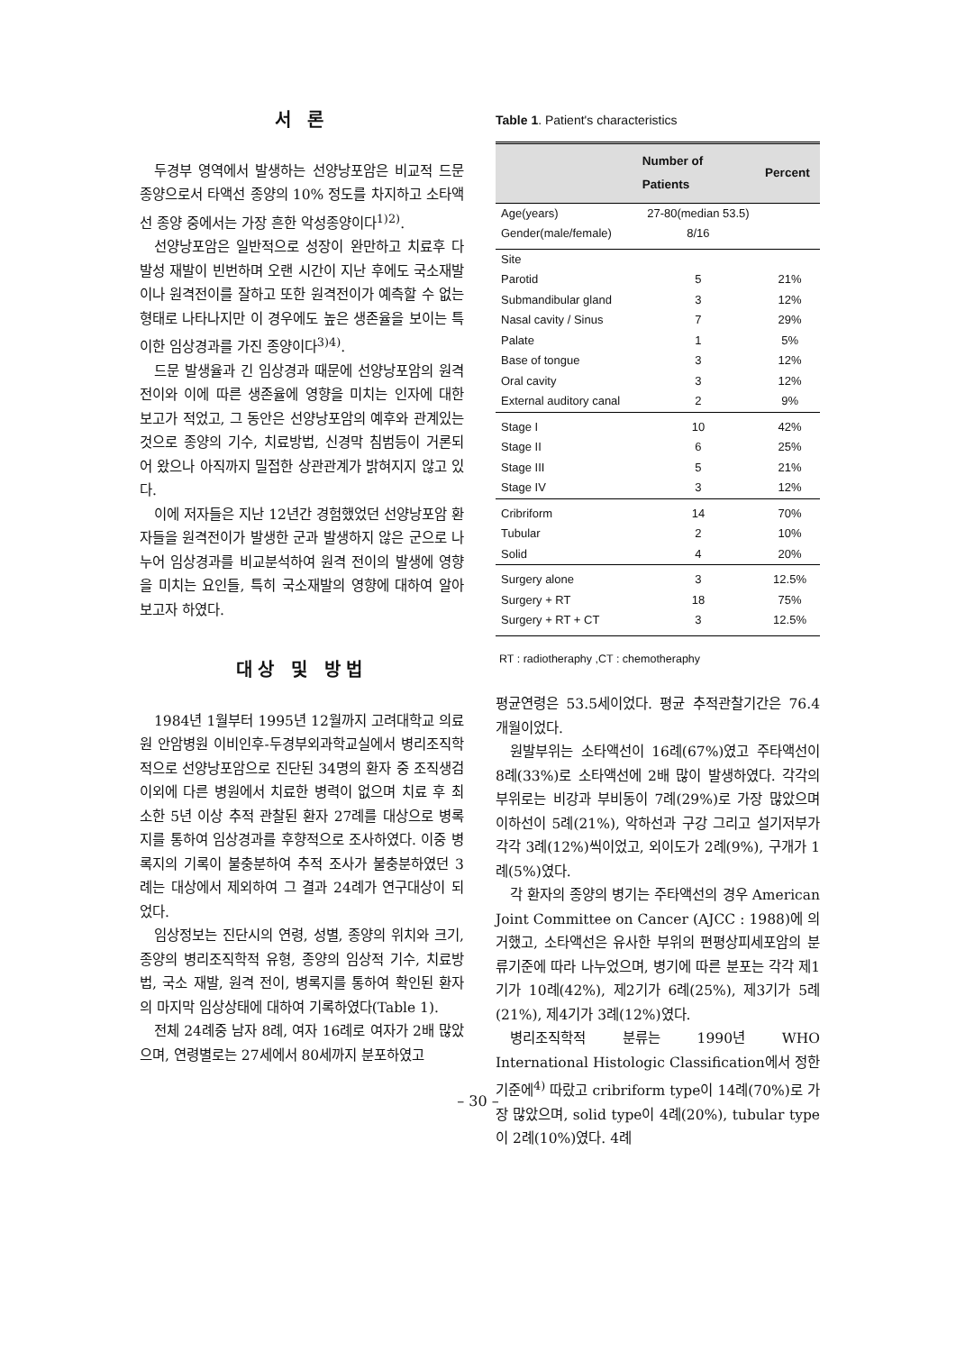서 론
두경부 영역에서 발생하는 선양낭포암은 비교적 드문 종양으로서 타액선 종양의 10% 정도를 차지하고 소타액선 종양 중에서는 가장 흔한 악성종양이다<sup>1)2)</sup>.
선양낭포암은 일반적으로 성장이 완만하고 치료후 다발성 재발이 빈번하며 오랜 시간이 지난 후에도 국소재발이나 원격전이를 잘하고 또한 원격전이가 예측할 수 없는 형태로 나타나지만 이 경우에도 높은 생존율을 보이는 특이한 임상경과를 가진 종양이다<sup>3)4)</sup>.
드문 발생율과 긴 임상경과 때문에 선양낭포암의 원격전이와 이에 따른 생존율에 영향을 미치는 인자에 대한 보고가 적었고, 그 동안은 선양낭포암의 예후와 관계있는 것으로 종양의 기수, 치료방법, 신경막 침범등이 거론되어 왔으나 아직까지 밀접한 상관관계가 밝혀지지 않고 있다.
이에 저자들은 지난 12년간 경험했었던 선양낭포암 환자들을 원격전이가 발생한 군과 발생하지 않은 군으로 나누어 임상경과를 비교분석하여 원격 전이의 발생에 영향을 미치는 요인들, 특히 국소재발의 영향에 대하여 알아보고자 하였다.
대상 및 방법
1984년 1월부터 1995년 12월까지 고려대학교 의료원 안암병원 이비인후-두경부외과학교실에서 병리조직학적으로 선양낭포암으로 진단된 34명의 환자 중 조직생검 이외에 다른 병원에서 치료한 병력이 없으며 치료 후 최소한 5년 이상 추적 관찰된 환자 27례를 대상으로 병록지를 통하여 임상경과를 후향적으로 조사하였다. 이중 병록지의 기록이 불충분하여 추적 조사가 불충분하였던 3례는 대상에서 제외하여 그 결과 24례가 연구대상이 되었다.
임상정보는 진단시의 연령, 성별, 종양의 위치와 크기, 종양의 병리조직학적 유형, 종양의 임상적 기수, 치료방법, 국소 재발, 원격 전이, 병록지를 통하여 확인된 환자의 마지막 임상상태에 대하여 기록하였다(Table 1).
전체 24례중 남자 8례, 여자 16례로 여자가 2배 많았으며, 연령별로는 27세에서 80세까지 분포하였고
Table 1. Patient's characteristics
| | Number of Patients | Percent |
| --- | --- | --- |
| Age(years) | 27-80(median 53.5) | |
| Gender(male/female) | 8/16 | |
| Site | | |
| Parotid | 5 | 21% |
| Submandibular gland | 3 | 12% |
| Nasal cavity / Sinus | 7 | 29% |
| Palate | 1 | 5% |
| Base of tongue | 3 | 12% |
| Oral cavity | 3 | 12% |
| External auditory canal | 2 | 9% |
| Stage I | 10 | 42% |
| Stage II | 6 | 25% |
| Stage III | 5 | 21% |
| Stage IV | 3 | 12% |
| Cribriform | 14 | 70% |
| Tubular | 2 | 10% |
| Solid | 4 | 20% |
| Surgery alone | 3 | 12.5% |
| Surgery + RT | 18 | 75% |
| Surgery + RT + CT | 3 | 12.5% |
RT : radiotheraphy ,CT : chemotheraphy
평균연령은 53.5세이었다. 평균 추적관찰기간은 76.4 개월이었다.
원발부위는 소타액선이 16례(67%)였고 주타액선이 8례(33%)로 소타액선에 2배 많이 발생하였다. 각각의 부위로는 비강과 부비동이 7례(29%)로 가장 많았으며 이하선이 5례(21%), 악하선과 구강 그리고 설기저부가 각각 3례(12%)씩이었고, 외이도가 2례(9%), 구개가 1례(5%)였다.
각 환자의 종양의 병기는 주타액선의 경우 American Joint Committee on Cancer (AJCC : 1988)에 의거했고, 소타액선은 유사한 부위의 편평상피세포암의 분류기준에 따라 나누었으며, 병기에 따른 분포는 각각 제1기가 10례(42%), 제2기가 6례(25%), 제3기가 5례(21%), 제4기가 3례(12%)였다.
병리조직학적 분류는 1990년 WHO International Histologic Classification에서 정한 기준에<sup>4)</sup> 따랐고 cribriform type이 14례(70%)로 가장 많았으며, solid type이 4례(20%), tubular type이 2례(10%)였다. 4례
– 30 –